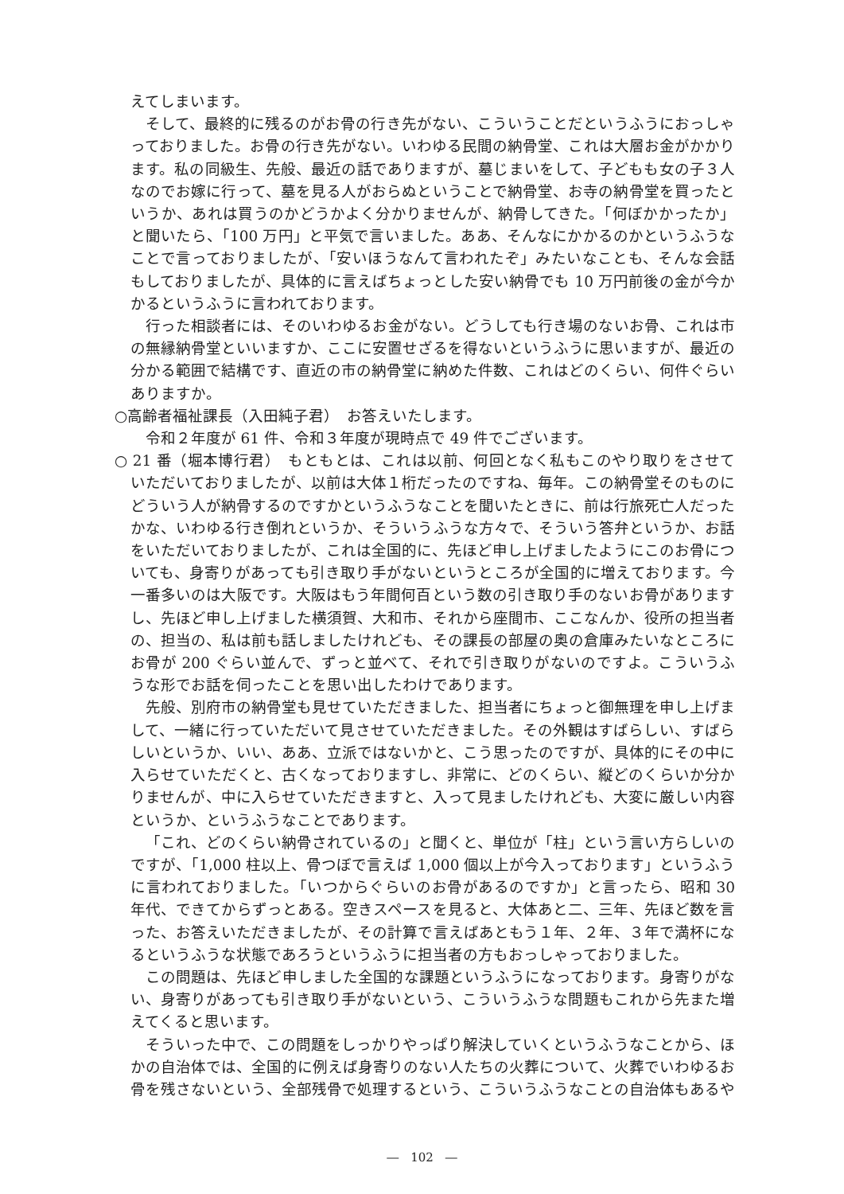えてしまいます。
そして、最終的に残るのがお骨の行き先がない、こういうことだというふうにおっしゃっておりました。お骨の行き先がない。いわゆる民間の納骨堂、これは大層お金がかかります。私の同級生、先般、最近の話でありますが、墓じまいをして、子どもも女の子３人なのでお嫁に行って、墓を見る人がおらぬということで納骨堂、お寺の納骨堂を買ったというか、あれは買うのかどうかよく分かりませんが、納骨してきた。「何ぼかかったか」と聞いたら、「100 万円」と平気で言いました。ああ、そんなにかかるのかというふうなことで言っておりましたが、「安いほうなんて言われたぞ」みたいなことも、そんな会話もしておりましたが、具体的に言えばちょっとした安い納骨でも 10 万円前後の金が今かかるというふうに言われております。
行った相談者には、そのいわゆるお金がない。どうしても行き場のないお骨、これは市の無縁納骨堂といいますか、ここに安置せざるを得ないというふうに思いますが、最近の分かる範囲で結構です、直近の市の納骨堂に納めた件数、これはどのくらい、何件ぐらいありますか。
○高齢者福祉課長（入田純子君）　お答えいたします。
令和２年度が 61 件、令和３年度が現時点で 49 件でございます。
○ 21 番（堀本博行君）　もともとは、これは以前、何回となく私もこのやり取りをさせていただいておりましたが、以前は大体１桁だったのですね、毎年。この納骨堂そのものにどういう人が納骨するのですかというふうなことを聞いたときに、前は行旅死亡人だったかな、いわゆる行き倒れというか、そういうふうな方々で、そういう答弁というか、お話をいただいておりましたが、これは全国的に、先ほど申し上げましたようにこのお骨についても、身寄りがあっても引き取り手がないというところが全国的に増えております。今一番多いのは大阪です。大阪はもう年間何百という数の引き取り手のないお骨がありますし、先ほど申し上げました横須賀、大和市、それから座間市、ここなんか、役所の担当者の、担当の、私は前も話しましたけれども、その課長の部屋の奥の倉庫みたいなところにお骨が 200 ぐらい並んで、ずっと並べて、それで引き取りがないのですよ。こういうふうな形でお話を伺ったことを思い出したわけであります。
先般、別府市の納骨堂も見せていただきました、担当者にちょっと御無理を申し上げまして、一緒に行っていただいて見させていただきました。その外観はすばらしい、すばらしいというか、いい、ああ、立派ではないかと、こう思ったのですが、具体的にその中に入らせていただくと、古くなっておりますし、非常に、どのくらい、縦どのくらいか分かりませんが、中に入らせていただきますと、入って見ましたけれども、大変に厳しい内容というか、というふうなことであります。
「これ、どのくらい納骨されているの」と聞くと、単位が「柱」という言い方らしいのですが、「1,000 柱以上、骨つぼで言えば 1,000 個以上が今入っております」というふうに言われておりました。「いつからぐらいのお骨があるのですか」と言ったら、昭和 30 年代、できてからずっとある。空きスペースを見ると、大体あと二、三年、先ほど数を言った、お答えいただきましたが、その計算で言えばあともう１年、２年、３年で満杯になるというふうな状態であろうというふうに担当者の方もおっしゃっておりました。
この問題は、先ほど申しました全国的な課題というふうになっております。身寄りがない、身寄りがあっても引き取り手がないという、こういうふうな問題もこれから先また増えてくると思います。
そういった中で、この問題をしっかりやっぱり解決していくというふうなことから、ほかの自治体では、全国的に例えば身寄りのない人たちの火葬について、火葬でいわゆるお骨を残さないという、全部残骨で処理するという、こういうふうなことの自治体もあるや
―　102　―